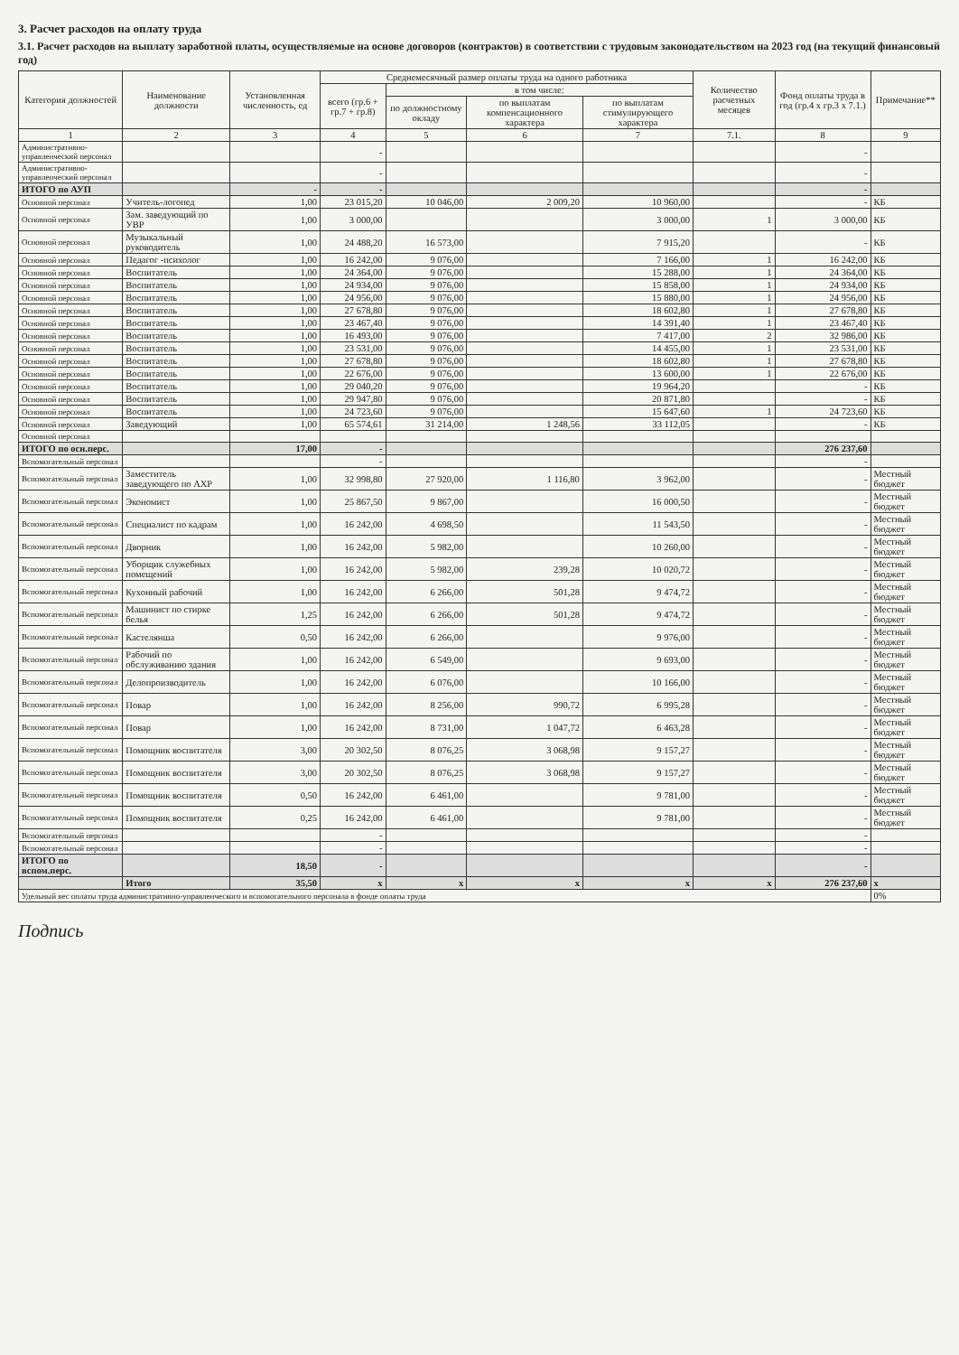3. Расчет расходов на оплату труда
3.1. Расчет расходов на выплату заработной платы, осуществляемые на основе договоров (контрактов) в соответствии с трудовым законодательством на 2023 год (на текущий финансовый год)
| Категория должностей | Наименование должности | Установленная численность, ед | Среднемесячный размер оплаты труда на одного работника | | | | Количество расчетных месяцев | Фонд оплаты труда в год (гр.4 х гр.3 х 7.1.) | Примечание** |
| --- | --- | --- | --- | --- | --- | --- | --- | --- | --- |
| | | | всего (гр.6 + гр.7 + гр.8) | в том числе: | | | | | |
| | | | | по должностному окладу | по выплатам компенсационного характера | по выплатам стимулирующего характера | | | |
| 1 | 2 | 3 | 4 | 5 | 6 | 7 | 7.1. | 8 | 9 |
| Административно-управленческий персонал | | | - | | | | | - | |
| Административно-управленческий персонал | | | - | | | | | - | |
| ИТОГО по АУП | | - | - | | | | | - | |
| Основной персонал | Учитель-логопед | 1,00 | 23 015,20 | 10 046,00 | 2 009,20 | 10 960,00 | | - | КБ |
| Основной персонал | Зам. заведующий по УВР | 1,00 | 3 000,00 | | | 3 000,00 | 1 | 3 000,00 | КБ |
| Основной персонал | Музыкальный руководитель | 1,00 | 24 488,20 | 16 573,00 | | 7 915,20 | | - | КБ |
| Основной персонал | Педагог -психолог | 1,00 | 16 242,00 | 9 076,00 | | 7 166,00 | 1 | 16 242,00 | КБ |
| Основной персонал | Воспитатель | 1,00 | 24 364,00 | 9 076,00 | | 15 288,00 | 1 | 24 364,00 | КБ |
| Основной персонал | Воспитатель | 1,00 | 24 934,00 | 9 076,00 | | 15 858,00 | 1 | 24 934,00 | КБ |
| Основной персонал | Воспитатель | 1,00 | 24 956,00 | 9 076,00 | | 15 880,00 | 1 | 24 956,00 | КБ |
| Основной персонал | Воспитатель | 1,00 | 27 678,80 | 9 076,00 | | 18 602,80 | 1 | 27 678,80 | КБ |
| Основной персонал | Воспитатель | 1,00 | 23 467,40 | 9 076,00 | | 14 391,40 | 1 | 23 467,40 | КБ |
| Основной персонал | Воспитатель | 1,00 | 16 493,00 | 9 076,00 | | 7 417,00 | 2 | 32 986,00 | КБ |
| Основной персонал | Воспитатель | 1,00 | 23 531,00 | 9 076,00 | | 14 455,00 | 1 | 23 531,00 | КБ |
| Основной персонал | Воспитатель | 1,00 | 27 678,80 | 9 076,00 | | 18 602,80 | 1 | 27 678,80 | КБ |
| Основной персонал | Воспитатель | 1,00 | 22 676,00 | 9 076,00 | | 13 600,00 | 1 | 22 676,00 | КБ |
| Основной персонал | Воспитатель | 1,00 | 29 040,20 | 9 076,00 | | 19 964,20 | | - | КБ |
| Основной персонал | Воспитатель | 1,00 | 29 947,80 | 9 076,00 | | 20 871,80 | | - | КБ |
| Основной персонал | Воспитатель | 1,00 | 24 723,60 | 9 076,00 | | 15 647,60 | 1 | 24 723,60 | КБ |
| Основной персонал | Заведующий | 1,00 | 65 574,61 | 31 214,00 | 1 248,56 | 33 112,05 | | - | КБ |
| Основной персонал | | | | | | | | | |
| ИТОГО по осн.перс. | | 17,00 | - | | | | | 276 237,60 | |
| Вспомогательный персонал | | | - | | | | | - | |
| Вспомогательный персонал | Заместитель заведующего по АХР | 1,00 | 32 998,80 | 27 920,00 | 1 116,80 | 3 962,00 | | - | Местный бюджет |
| Вспомогательный персонал | Экономист | 1,00 | 25 867,50 | 9 867,00 | | 16 000,50 | | - | Местный бюджет |
| Вспомогательный персонал | Специалист по кадрам | 1,00 | 16 242,00 | 4 698,50 | | 11 543,50 | | - | Местный бюджет |
| Вспомогательный персонал | Дворник | 1,00 | 16 242,00 | 5 982,00 | | 10 260,00 | | - | Местный бюджет |
| Вспомогательный персонал | Уборщик служебных помещений | 1,00 | 16 242,00 | 5 982,00 | 239,28 | 10 020,72 | | - | Местный бюджет |
| Вспомогательный персонал | Кухонный рабочий | 1,00 | 16 242,00 | 6 266,00 | 501,28 | 9 474,72 | | - | Местный бюджет |
| Вспомогательный персонал | Машинист по стирке белья | 1,25 | 16 242,00 | 6 266,00 | 501,28 | 9 474,72 | | - | Местный бюджет |
| Вспомогательный персонал | Кастелянша | 0,50 | 16 242,00 | 6 266,00 | | 9 976,00 | | - | Местный бюджет |
| Вспомогательный персонал | Рабочий по обслуживанию здания | 1,00 | 16 242,00 | 6 549,00 | | 9 693,00 | | - | Местный бюджет |
| Вспомогательный персонал | Делопроизводитель | 1,00 | 16 242,00 | 6 076,00 | | 10 166,00 | | - | Местный бюджет |
| Вспомогательный персонал | Повар | 1,00 | 16 242,00 | 8 256,00 | 990,72 | 6 995,28 | | - | Местный бюджет |
| Вспомогательный персонал | Повар | 1,00 | 16 242,00 | 8 731,00 | 1 047,72 | 6 463,28 | | - | Местный бюджет |
| Вспомогательный персонал | Помощник воспитателя | 3,00 | 20 302,50 | 8 076,25 | 3 068,98 | 9 157,27 | | - | Местный бюджет |
| Вспомогательный персонал | Помощник воспитателя | 3,00 | 20 302,50 | 8 076,25 | 3 068,98 | 9 157,27 | | - | Местный бюджет |
| Вспомогательный персонал | Помощник воспитателя | 0,50 | 16 242,00 | 6 461,00 | | 9 781,00 | | - | Местный бюджет |
| Вспомогательный персонал | Помощник воспитателя | 0,25 | 16 242,00 | 6 461,00 | | 9 781,00 | | - | Местный бюджет |
| Вспомогательный персонал | | | - | | | | | - | |
| Вспомогательный персонал | | | - | | | | | - | |
| ИТОГО по вспом.перс. | | 18,50 | - | | | | | - | |
| | Итого | 35,50 | x | x | x | x | x | 276 237,60 | x |
| Удельный вес оплаты труда административно-управленческого и вспомогательного персонала в фонде оплаты труда | | | | | | | | | 0% |
Подпись